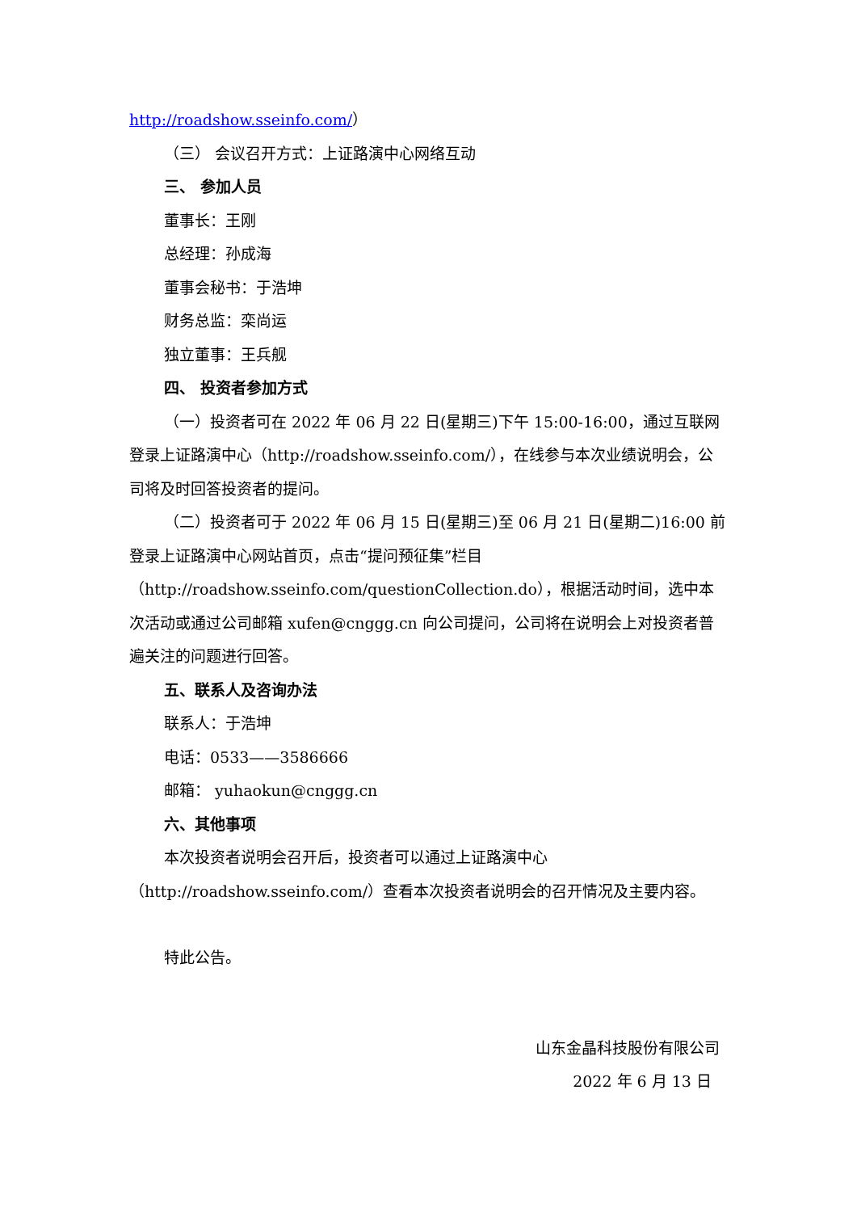http://roadshow.sseinfo.com/）
（三） 会议召开方式：上证路演中心网络互动
三、 参加人员
董事长：王刚
总经理：孙成海
董事会秘书：于浩坤
财务总监：栾尚运
独立董事：王兵舰
四、 投资者参加方式
（一）投资者可在 2022 年 06 月 22 日(星期三)下午 15:00-16:00，通过互联网登录上证路演中心（http://roadshow.sseinfo.com/），在线参与本次业绩说明会，公司将及时回答投资者的提问。
（二）投资者可于 2022 年 06 月 15 日(星期三)至 06 月 21 日(星期二)16:00 前登录上证路演中心网站首页，点击“提问预征集”栏目（http://roadshow.sseinfo.com/questionCollection.do），根据活动时间，选中本次活动或通过公司邮箱 xufen@cnggg.cn 向公司提问，公司将在说明会上对投资者普遍关注的问题进行回答。
五、联系人及咨询办法
联系人：于浩坤
电话：0533——3586666
邮箱： yuhaokun@cnggg.cn
六、其他事项
本次投资者说明会召开后，投资者可以通过上证路演中心
（http://roadshow.sseinfo.com/）查看本次投资者说明会的召开情况及主要内容。
特此公告。
山东金晶科技股份有限公司
2022 年 6 月 13 日